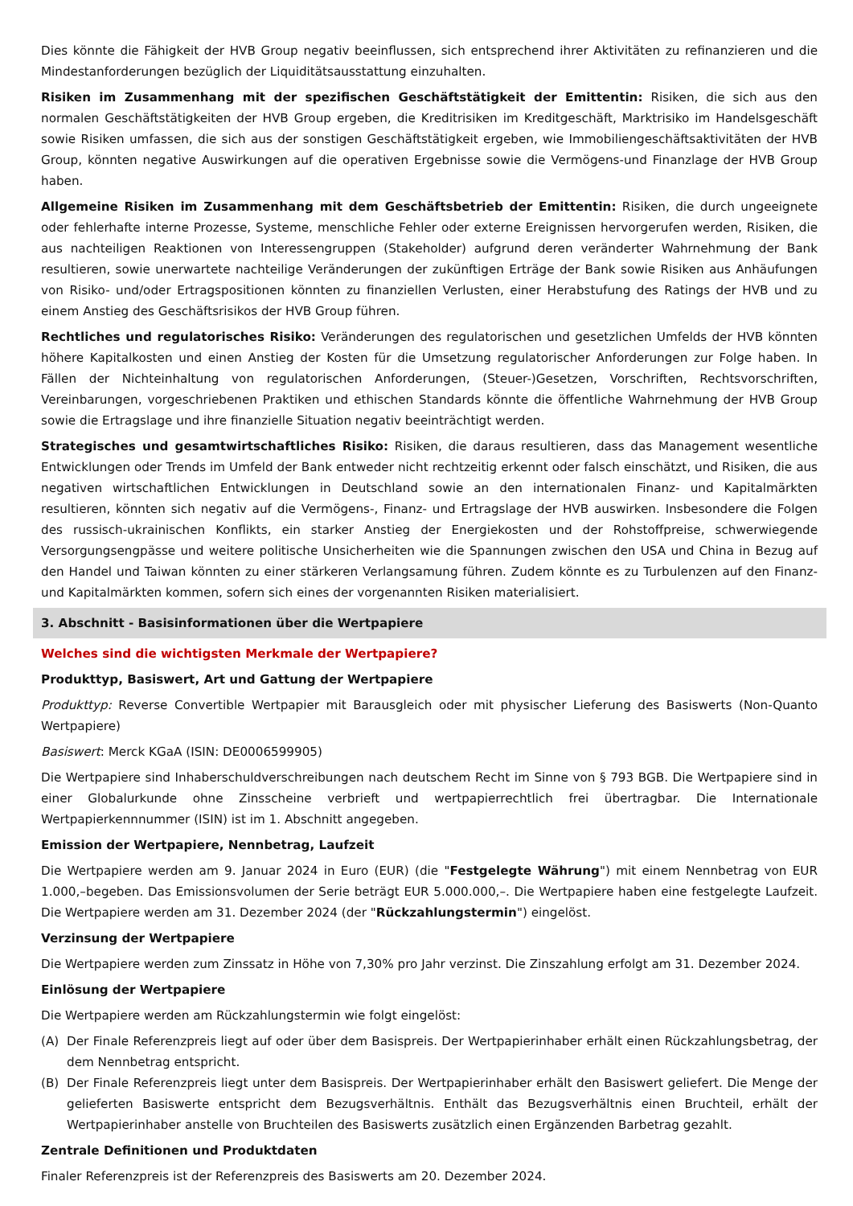Dies könnte die Fähigkeit der HVB Group negativ beeinflussen, sich entsprechend ihrer Aktivitäten zu refinanzieren und die Mindestanforderungen bezüglich der Liquiditätsausstattung einzuhalten.
Risiken im Zusammenhang mit der spezifischen Geschäftstätigkeit der Emittentin: Risiken, die sich aus den normalen Geschäftstätigkeiten der HVB Group ergeben, die Kreditrisiken im Kreditgeschäft, Marktrisiko im Handelsgeschäft sowie Risiken umfassen, die sich aus der sonstigen Geschäftstätigkeit ergeben, wie Immobiliengeschäftsaktivitäten der HVB Group, könnten negative Auswirkungen auf die operativen Ergebnisse sowie die Vermögens-und Finanzlage der HVB Group haben.
Allgemeine Risiken im Zusammenhang mit dem Geschäftsbetrieb der Emittentin: Risiken, die durch ungeeignete oder fehlerhafte interne Prozesse, Systeme, menschliche Fehler oder externe Ereignissen hervorgerufen werden, Risiken, die aus nachteiligen Reaktionen von Interessengruppen (Stakeholder) aufgrund deren veränderter Wahrnehmung der Bank resultieren, sowie unerwartete nachteilige Veränderungen der zukünftigen Erträge der Bank sowie Risiken aus Anhäufungen von Risiko- und/oder Ertragspositionen könnten zu finanziellen Verlusten, einer Herabstufung des Ratings der HVB und zu einem Anstieg des Geschäftsrisikos der HVB Group führen.
Rechtliches und regulatorisches Risiko: Veränderungen des regulatorischen und gesetzlichen Umfelds der HVB könnten höhere Kapitalkosten und einen Anstieg der Kosten für die Umsetzung regulatorischer Anforderungen zur Folge haben. In Fällen der Nichteinhaltung von regulatorischen Anforderungen, (Steuer-)Gesetzen, Vorschriften, Rechtsvorschriften, Vereinbarungen, vorgeschriebenen Praktiken und ethischen Standards könnte die öffentliche Wahrnehmung der HVB Group sowie die Ertragslage und ihre finanzielle Situation negativ beeinträchtigt werden.
Strategisches und gesamtwirtschaftliches Risiko: Risiken, die daraus resultieren, dass das Management wesentliche Entwicklungen oder Trends im Umfeld der Bank entweder nicht rechtzeitig erkennt oder falsch einschätzt, und Risiken, die aus negativen wirtschaftlichen Entwicklungen in Deutschland sowie an den internationalen Finanz- und Kapitalmärkten resultieren, könnten sich negativ auf die Vermögens-, Finanz- und Ertragslage der HVB auswirken. Insbesondere die Folgen des russisch-ukrainischen Konflikts, ein starker Anstieg der Energiekosten und der Rohstoffpreise, schwerwiegende Versorgungsengpässe und weitere politische Unsicherheiten wie die Spannungen zwischen den USA und China in Bezug auf den Handel und Taiwan könnten zu einer stärkeren Verlangsamung führen. Zudem könnte es zu Turbulenzen auf den Finanz- und Kapitalmärkten kommen, sofern sich eines der vorgenannten Risiken materialisiert.
3. Abschnitt - Basisinformationen über die Wertpapiere
Welches sind die wichtigsten Merkmale der Wertpapiere?
Produkttyp, Basiswert, Art und Gattung der Wertpapiere
Produkttyp: Reverse Convertible Wertpapier mit Barausgleich oder mit physischer Lieferung des Basiswerts (Non-Quanto Wertpapiere)
Basiswert: Merck KGaA (ISIN: DE0006599905)
Die Wertpapiere sind Inhaberschuldverschreibungen nach deutschem Recht im Sinne von § 793 BGB. Die Wertpapiere sind in einer Globalurkunde ohne Zinsscheine verbrieft und wertpapierrechtlich frei übertragbar. Die Internationale Wertpapierkennnummer (ISIN) ist im 1. Abschnitt angegeben.
Emission der Wertpapiere, Nennbetrag, Laufzeit
Die Wertpapiere werden am 9. Januar 2024 in Euro (EUR) (die "Festgelegte Währung") mit einem Nennbetrag von EUR 1.000,–begeben. Das Emissionsvolumen der Serie beträgt EUR 5.000.000,–. Die Wertpapiere haben eine festgelegte Laufzeit. Die Wertpapiere werden am 31. Dezember 2024 (der "Rückzahlungstermin") eingelöst.
Verzinsung der Wertpapiere
Die Wertpapiere werden zum Zinssatz in Höhe von 7,30% pro Jahr verzinst. Die Zinszahlung erfolgt am 31. Dezember 2024.
Einlösung der Wertpapiere
Die Wertpapiere werden am Rückzahlungstermin wie folgt eingelöst:
(A) Der Finale Referenzpreis liegt auf oder über dem Basispreis. Der Wertpapierinhaber erhält einen Rückzahlungsbetrag, der dem Nennbetrag entspricht.
(B) Der Finale Referenzpreis liegt unter dem Basispreis. Der Wertpapierinhaber erhält den Basiswert geliefert. Die Menge der gelieferten Basiswerte entspricht dem Bezugsverhältnis. Enthält das Bezugsverhältnis einen Bruchteil, erhält der Wertpapierinhaber anstelle von Bruchteilen des Basiswerts zusätzlich einen Ergänzenden Barbetrag gezahlt.
Zentrale Definitionen und Produktdaten
Finaler Referenzpreis ist der Referenzpreis des Basiswerts am 20. Dezember 2024.